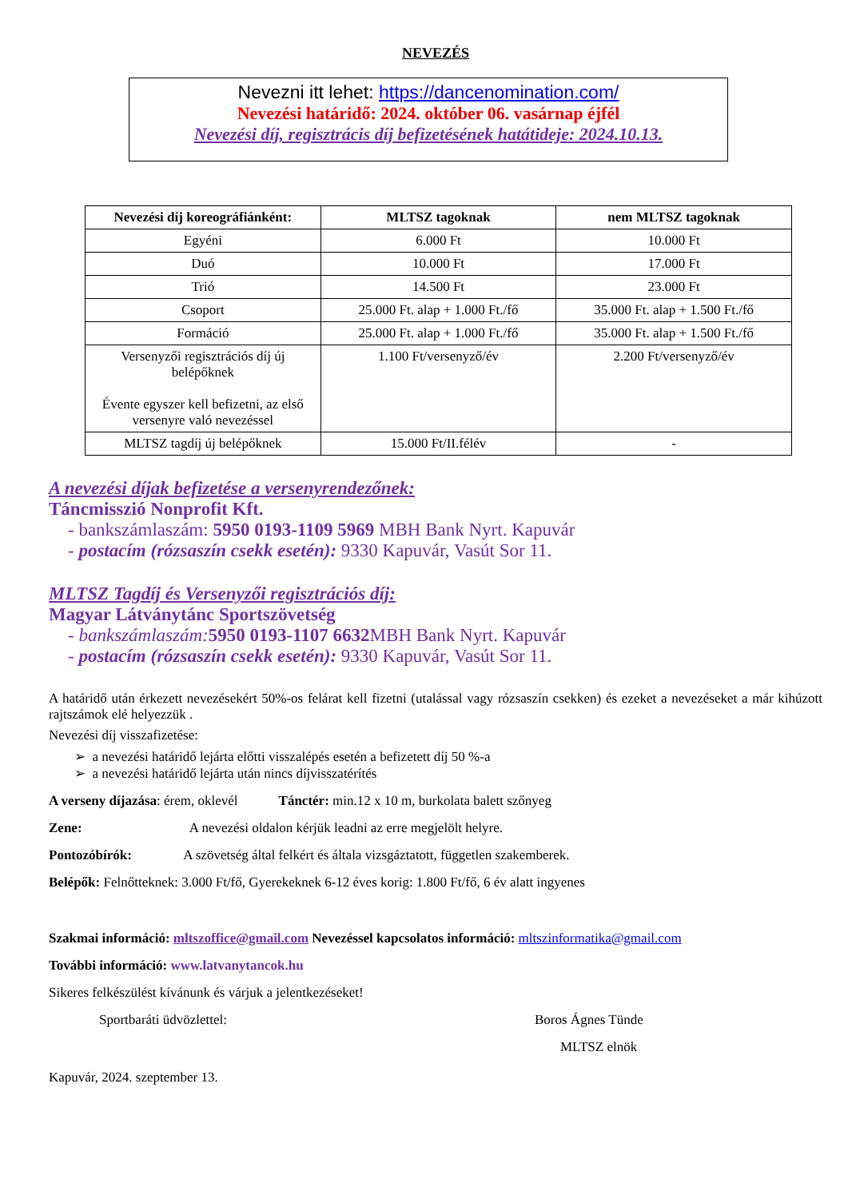NEVEZÉS
Nevezni itt lehet: https://dancenomination.com/
Nevezési határidő: 2024. október 06. vasárnap éjfél
Nevezési díj, regisztrácis díj befizetésének hatátideje: 2024.10.13.
| Nevezési díj koreográfiánként: | MLTSZ tagoknak | nem MLTSZ tagoknak |
| --- | --- | --- |
| Egyéni | 6.000 Ft | 10.000 Ft |
| Duó | 10.000 Ft | 17.000 Ft |
| Trió | 14.500 Ft | 23.000 Ft |
| Csoport | 25.000 Ft. alap + 1.000 Ft./fő | 35.000 Ft. alap + 1.500 Ft./fő |
| Formáció | 25.000 Ft. alap + 1.000 Ft./fő | 35.000 Ft. alap + 1.500 Ft./fő |
| Versenyzői regisztrációs díj új belépőknek Évente egyszer kell befizetni, az első versenyre való nevezéssel | 1.100 Ft/versenyző/év | 2.200 Ft/versenyző/év |
| MLTSZ tagdíj új belépőknek | 15.000 Ft/II.félév | - |
A nevezési díjak befizetése a versenyrendezőnek:
Táncmisszió Nonprofit Kft.
- bankszámlaszám: 5950 0193-1109 5969 MBH Bank Nyrt. Kapuvár
- postacím (rózsaszín csekk esetén): 9330 Kapuvár, Vasút Sor 11.
MLTSZ Tagdíj és Versenyzői regisztrációs díj:
Magyar Látványtánc Sportszövetség
- bankszámlaszám: 5950 0193-1107 6632 MBH Bank Nyrt. Kapuvár
- postacím (rózsaszín csekk esetén): 9330 Kapuvár, Vasút Sor 11.
A határidő után érkezett nevezésekért 50%-os felárat kell fizetni (utalással vagy rózsaszín csekken) és ezeket a nevezéseket a már kihúzott rajtszámok elé helyezzük .
Nevezési díj visszafizetése:
➢ a nevezési határidő lejárta előtti visszalépés esetén a befizetett díj 50 %-a
➢ a nevezési határidő lejárta után nincs díjvisszatérítés
A verseny díjazása: érem, oklevél Tánctér: min.12 x 10 m, burkolata balett szőnyeg
Zene: A nevezési oldalon kérjük leadni az erre megjelölt helyre.
Pontozóbírók: A szövetség által felkért és általa vizsgáztatott, független szakemberek.
Belépők: Felnőtteknek: 3.000 Ft/fő, Gyerekeknek 6-12 éves korig: 1.800 Ft/fő, 6 év alatt ingyenes
Szakmai információ: mltszoffice@gmail.com Nevezéssel kapcsolatos információ: mltszinformatika@gmail.com
További információ: www.latvanytancok.hu
Sikeres felkészülést kívánunk és várjuk a jelentkezéseket!
Sportbaráti üdvözlettel: Boros Ágnes Tünde
MLTSZ elnök
Kapuvár, 2024. szeptember 13.